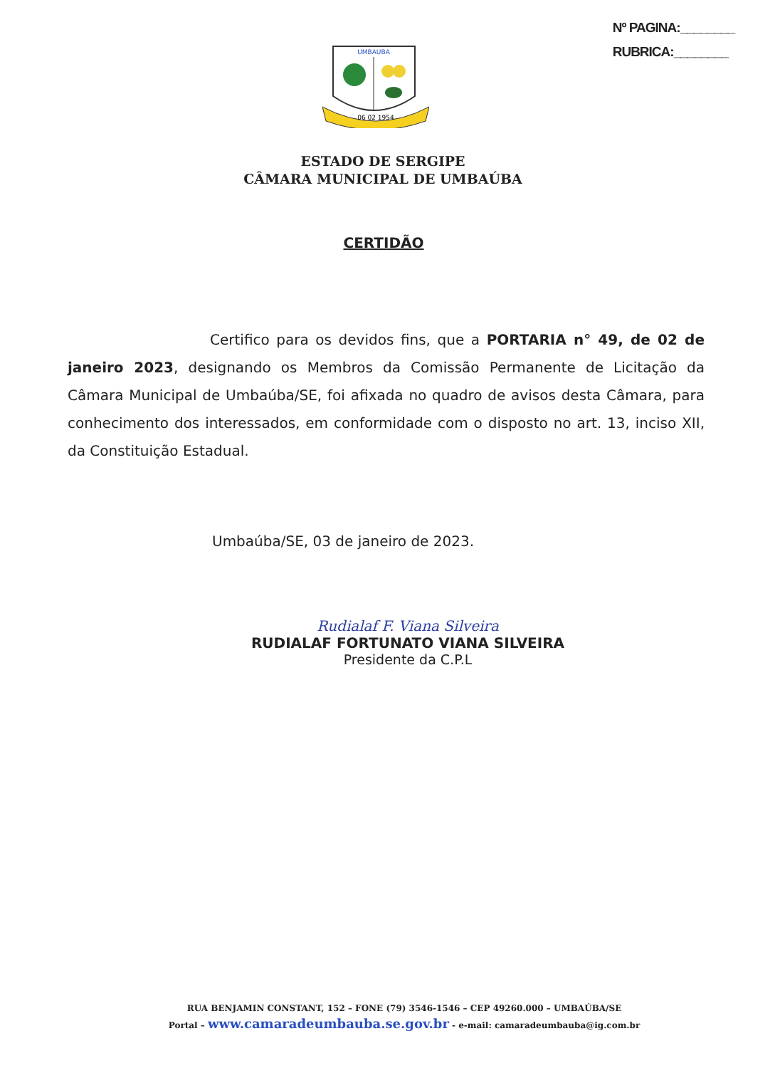Nº PAGINA:________
RUBRICA:________
UMBAUBA
06 02 1954
ESTADO DE SERGIPE
CÂMARA MUNICIPAL DE UMBAÚBA
CERTIDÃO
Certifico para os devidos fins, que a PORTARIA n° 49, de 02 de janeiro 2023, designando os Membros da Comissão Permanente de Licitação da Câmara Municipal de Umbaúba/SE, foi afixada no quadro de avisos desta Câmara, para conhecimento dos interessados, em conformidade com o disposto no art. 13, inciso XII, da Constituição Estadual.
Umbaúba/SE, 03 de janeiro de 2023.
Rudialaf F. Viana Silveira
RUDIALAF FORTUNATO VIANA SILVEIRA
Presidente da C.P.L
RUA BENJAMIN CONSTANT, 152 – FONE (79) 3546-1546 – CEP 49260.000 – UMBAÚBA/SE
Portal – www.camaradeumbauba.se.gov.br - e-mail: camaradeumbauba@ig.com.br